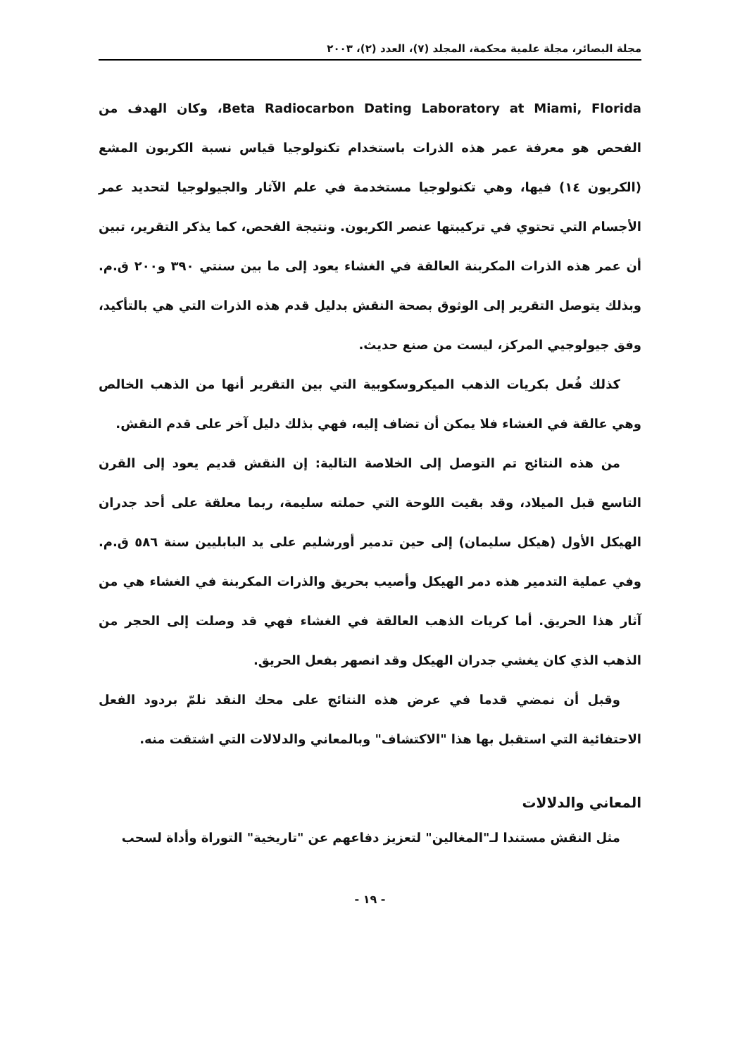مجلة البصائر، مجلة علمية محكمة، المجلد (٧)، العدد (٢)، ٢٠٠٣
Beta Radiocarbon Dating Laboratory at Miami, Florida، وكان الهدف من الفحص هو معرفة عمر هذه الذرات باستخدام تكنولوجيا قياس نسبة الكربون المشع (الكربون ١٤) فيها، وهي تكنولوجيا مستخدمة في علم الآثار والجيولوجيا لتحديد عمر الأجسام التي تحتوي في تركيبتها عنصر الكربون. ونتيجة الفحص، كما يذكر التقرير، تبين أن عمر هذه الذرات المكربنة العالقة في الغشاء يعود إلى ما بين سنتي ٣٩٠ و٢٠٠ ق.م. وبذلك يتوصل التقرير إلى الوثوق بصحة النقش بدليل قدم هذه الذرات التي هي بالتأكيد، وفق جيولوجيي المركز، ليست من صنع حديث.
كذلك فُعل بكريات الذهب الميكروسكوبية التي بين التقرير أنها من الذهب الخالص وهي عالقة في الغشاء فلا يمكن أن تضاف إليه، فهي بذلك دليل آخر على قدم النقش.
من هذه النتائج تم التوصل إلى الخلاصة التالية: إن النقش قديم يعود إلى القرن التاسع قبل الميلاد، وقد بقيت اللوحة التي حملته سليمة، ربما معلقة على أحد جدران الهيكل الأول (هيكل سليمان) إلى حين تدمير أورشليم على يد البابليين سنة ٥٨٦ ق.م. وفي عملية التدمير هذه دمر الهيكل وأصيب بحريق والذرات المكربنة في الغشاء هي من آثار هذا الحريق. أما كريات الذهب العالقة في الغشاء فهي قد وصلت إلى الحجر من الذهب الذي كان يغشي جدران الهيكل وقد انصهر بفعل الحريق.
وقبل أن نمضي قدما في عرض هذه النتائج على محك النقد نلمّ بردود الفعل الاحتفائية التي استقبل بها هذا "الاكتشاف" وبالمعاني والدلالات التي اشتقت منه.
المعاني والدلالات
مثل النقش مستندا لـ"المغالين" لتعزيز دفاعهم عن "تاريخية" التوراة وأداة لسحب
- ١٩ -